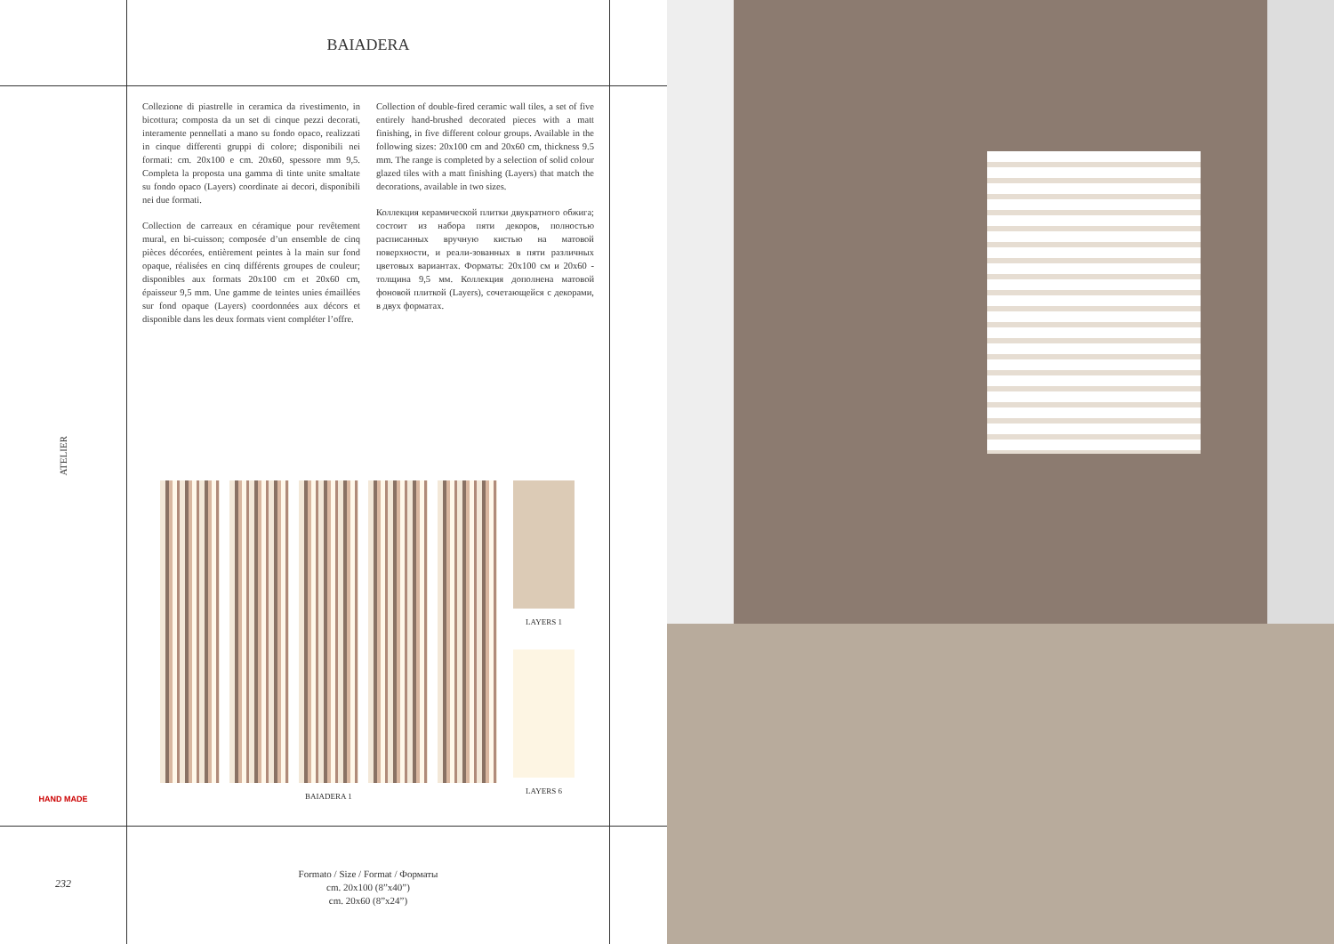BAIADERA
Collezione di piastrelle in ceramica da rivestimento, in bicottura; composta da un set di cinque pezzi decorati, interamente pennellati a mano su fondo opaco, realizzati in cinque differenti gruppi di colore; disponibili nei formati: cm. 20x100 e cm. 20x60, spessore mm 9,5. Completa la proposta una gamma di tinte unite smaltate su fondo opaco (Layers) coordinate ai decori, disponibili nei due formati.
Collection de carreaux en céramique pour revêtement mural, en bi-cuisson; composée d’un ensemble de cinq pièces décorées, entièrement peintes à la main sur fond opaque, réalisées en cinq différents groupes de couleur; disponibles aux formats 20x100 cm et 20x60 cm, épaisseur 9,5 mm. Une gamme de teintes unies émaillées sur fond opaque (Layers) coordonnées aux décors et disponible dans les deux formats vient compléter l’offre.
Collection of double-fired ceramic wall tiles, a set of five entirely hand-brushed decorated pieces with a matt finishing, in five different colour groups. Available in the following sizes: 20x100 cm and 20x60 cm, thickness 9.5 mm. The range is completed by a selection of solid colour glazed tiles with a matt finishing (Layers) that match the decorations, available in two sizes.
Коллекция керамической плитки двукратного обжига; состоит из набора пяти декоров, полностью расписанных вручную кистью на матовой поверхности, и реали-зованных в пяти различных цветовых вариантах. Форматы: 20x100 см и 20x60 - толщина 9,5 мм. Коллекция дополнена матовой фоновой плиткой (Layers), сочетающейся с декорами, в двух форматах.
ATELIER
BAIADERA 1 LAYERS 1
LAYERS 6
HAND MADE
232
Formato / Size / Format / Форматы
cm. 20x100 (8”x40”)
cm. 20x60 (8”x24”)